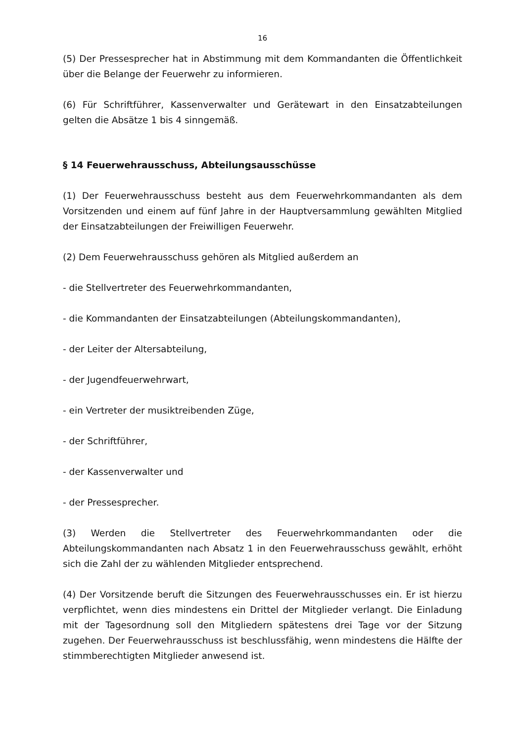16
(5) Der Pressesprecher hat in Abstimmung mit dem Kommandanten die Öffentlichkeit über die Belange der Feuerwehr zu informieren.
(6) Für Schriftführer, Kassenverwalter und Gerätewart in den Einsatzabteilungen gelten die Absätze 1 bis 4 sinngemäß.
§ 14 Feuerwehrausschuss, Abteilungsausschüsse
(1) Der Feuerwehrausschuss besteht aus dem Feuerwehrkommandanten als dem Vorsitzenden und einem auf fünf Jahre in der Hauptversammlung gewählten Mitglied der Einsatzabteilungen der Freiwilligen Feuerwehr.
(2) Dem Feuerwehrausschuss gehören als Mitglied außerdem an
- die Stellvertreter des Feuerwehrkommandanten,
- die Kommandanten der Einsatzabteilungen (Abteilungskommandanten),
- der Leiter der Altersabteilung,
- der Jugendfeuerwehrwart,
- ein Vertreter der musiktreibenden Züge,
- der Schriftführer,
- der Kassenverwalter und
- der Pressesprecher.
(3) Werden die Stellvertreter des Feuerwehrkommandanten oder die Abteilungskommandanten nach Absatz 1 in den Feuerwehrausschuss gewählt, erhöht sich die Zahl der zu wählenden Mitglieder entsprechend.
(4) Der Vorsitzende beruft die Sitzungen des Feuerwehrausschusses ein. Er ist hierzu verpflichtet, wenn dies mindestens ein Drittel der Mitglieder verlangt. Die Einladung mit der Tagesordnung soll den Mitgliedern spätestens drei Tage vor der Sitzung zugehen. Der Feuerwehrausschuss ist beschlussfähig, wenn mindestens die Hälfte der stimmberechtigten Mitglieder anwesend ist.